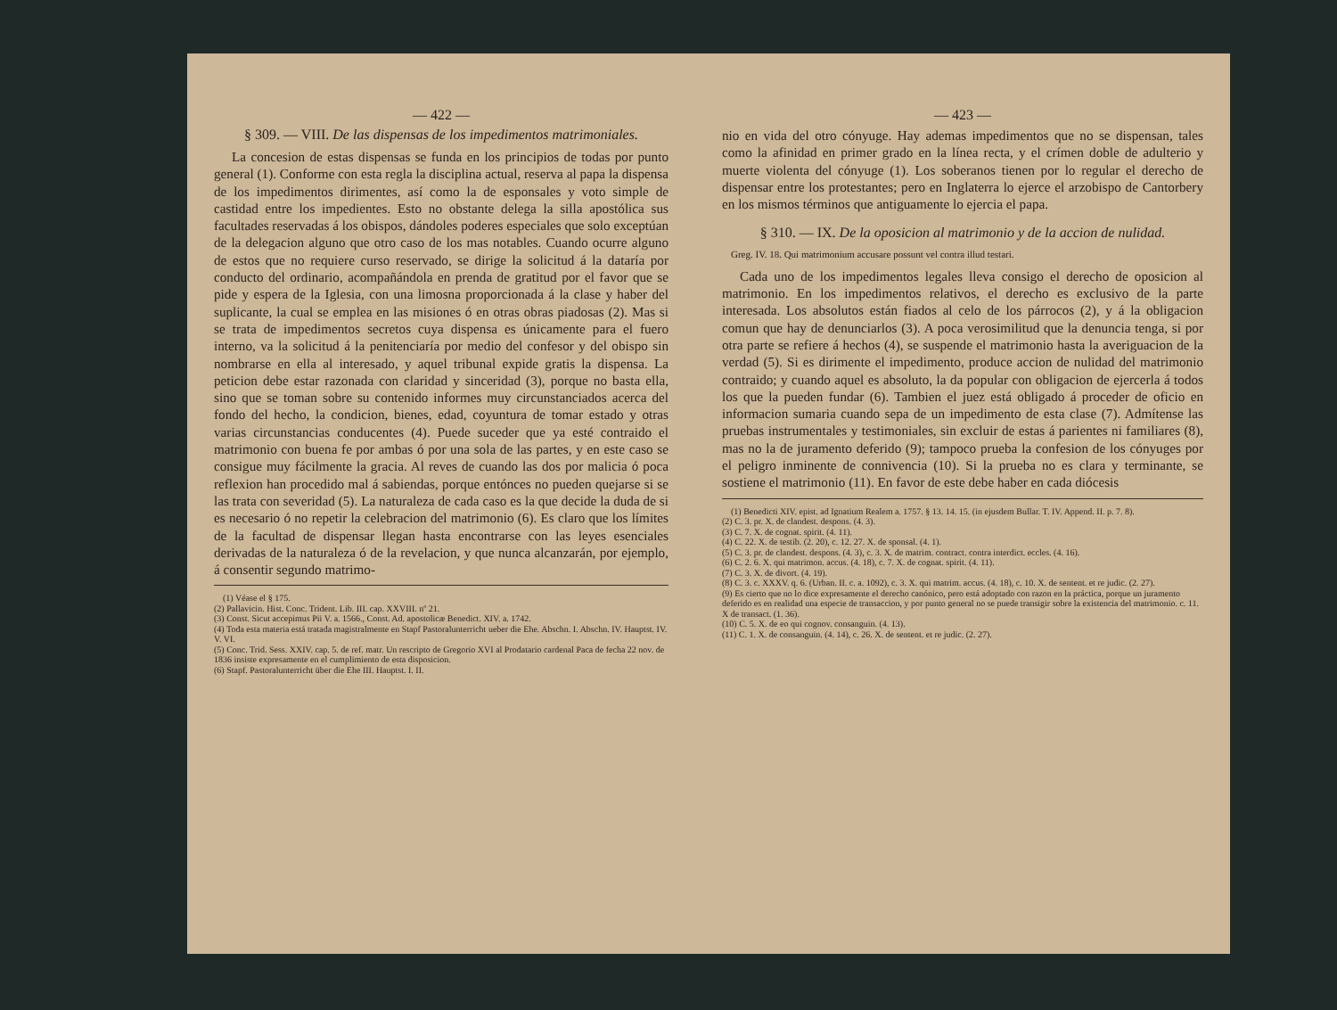— 422 —
§ 309. — VIII. De las dispensas de los impedimentos matrimoniales.
La concesion de estas dispensas se funda en los principios de todas por punto general (1). Conforme con esta regla la disciplina actual, reserva al papa la dispensa de los impedimentos dirimentes, así como la de esponsales y voto simple de castidad entre los impedientes. Esto no obstante delega la silla apostólica sus facultades reservadas á los obispos, dándoles poderes especiales que solo exceptúan de la delegacion alguno que otro caso de los mas notables. Cuando ocurre alguno de estos que no requiere curso reservado, se dirige la solicitud á la dataría por conducto del ordinario, acompañándola en prenda de gratitud por el favor que se pide y espera de la Iglesia, con una limosna proporcionada á la clase y haber del suplicante, la cual se emplea en las misiones ó en otras obras piadosas (2). Mas si se trata de impedimentos secretos cuya dispensa es únicamente para el fuero interno, va la solicitud á la penitenciaría por medio del confesor y del obispo sin nombrarse en ella al interesado, y aquel tribunal expide gratis la dispensa. La peticion debe estar razonada con claridad y sinceridad (3), porque no basta ella, sino que se toman sobre su contenido informes muy circunstanciados acerca del fondo del hecho, la condicion, bienes, edad, coyuntura de tomar estado y otras varias circunstancias conducentes (4). Puede suceder que ya esté contraido el matrimonio con buena fe por ambas ó por una sola de las partes, y en este caso se consigue muy fácilmente la gracia. Al reves de cuando las dos por malicia ó poca reflexion han procedido mal á sabiendas, porque entónces no pueden quejarse si se las trata con severidad (5). La naturaleza de cada caso es la que decide la duda de si es necesario ó no repetir la celebracion del matrimonio (6). Es claro que los límites de la facultad de dispensar llegan hasta encontrarse con las leyes esenciales derivadas de la naturaleza ó de la revelacion, y que nunca alcanzarán, por ejemplo, á consentir segundo matrimo-
(1) Véase el § 175.
(2) Pallavicin. Hist. Conc. Trident. Lib. III. cap. XXVIII. nº 21.
(3) Const. Sicut accepimus Pii V. a. 1566., Const. Ad. apostolicæ Benedict. XIV. a. 1742.
(4) Toda esta materia está tratada magistralmente en Stapf Pastoralunterricht ueber die Ehe. Abschn. I. Abschn. IV. Hauptst. IV. V. VI.
(5) Conc. Trid. Sess. XXIV. cap. 5. de ref. matr. Un rescripto de Gregorio XVI al Prodatario cardenal Paca de fecha 22 nov. de 1836 insiste expresamente en el cumplimiento de esta disposicion.
(6) Stapf. Pastoralunterricht über die Ehe III. Hauptst. I. II.
— 423 —
nio en vida del otro cónyuge. Hay ademas impedimentos que no se dispensan, tales como la afinidad en primer grado en la línea recta, y el crímen doble de adulterio y muerte violenta del cónyuge (1). Los soberanos tienen por lo regular el derecho de dispensar entre los protestantes; pero en Inglaterra lo ejerce el arzobispo de Cantorbery en los mismos términos que antiguamente lo ejercia el papa.
§ 310. — IX. De la oposicion al matrimonio y de la accion de nulidad.
Greg. IV. 18. Qui matrimonium accusare possunt vel contra illud testari.
Cada uno de los impedimentos legales lleva consigo el derecho de oposicion al matrimonio. En los impedimentos relativos, el derecho es exclusivo de la parte interesada. Los absolutos están fiados al celo de los párrocos (2), y á la obligacion comun que hay de denunciarlos (3). A poca verosimilitud que la denuncia tenga, si por otra parte se refiere á hechos (4), se suspende el matrimonio hasta la averiguacion de la verdad (5). Si es dirimente el impedimento, produce accion de nulidad del matrimonio contraido; y cuando aquel es absoluto, la da popular con obligacion de ejercerla á todos los que la pueden fundar (6). Tambien el juez está obligado á proceder de oficio en informacion sumaria cuando sepa de un impedimento de esta clase (7). Admítense las pruebas instrumentales y testimoniales, sin excluir de estas á parientes ni familiares (8), mas no la de juramento deferido (9); tampoco prueba la confesion de los cónyuges por el peligro inminente de connivencia (10). Si la prueba no es clara y terminante, se sostiene el matrimonio (11). En favor de este debe haber en cada diócesis
(1) Benedicti XIV. epist. ad Ignatium Realem a. 1757. § 13. 14. 15. (in ejusdem Bullar. T. IV. Append. II. p. 7. 8).
(2) C. 3. pr. X. de clandest. despons. (4. 3).
(3) C. 7. X. de cognat. spirit. (4. 11).
(4) C. 22. X. de testib. (2. 20), c. 12. 27. X. de sponsal. (4. 1).
(5) C. 3. pr. de clandest. despons. (4. 3), c. 3. X. de matrim. contract. contra interdict. eccles. (4. 16).
(6) C. 2. 6. X. qui matrimon. accus. (4. 18), c. 7. X. de cognat. spirit. (4. 11).
(7) C. 3. X. de divort. (4. 19).
(8) C. 3. c. XXXV. q. 6. (Urban. II. c. a. 1092), c. 3. X. qui matrim. accus. (4. 18), c. 10. X. de sentent. et re judic. (2. 27).
(9) Es cierto que no lo dice expresamente el derecho canónico, pero está adoptado con razon en la práctica, porque un juramento deferido es en realidad una especie de transaccion, y por punto general no se puede transigir sobre la existencia del matrimonio. c. 11. X de transact. (1. 36).
(10) C. 5. X. de eo qui cognov. consanguin. (4. 13).
(11) C. 1. X. de consanguin. (4. 14), c. 26. X. de sentent. et re judic. (2. 27).